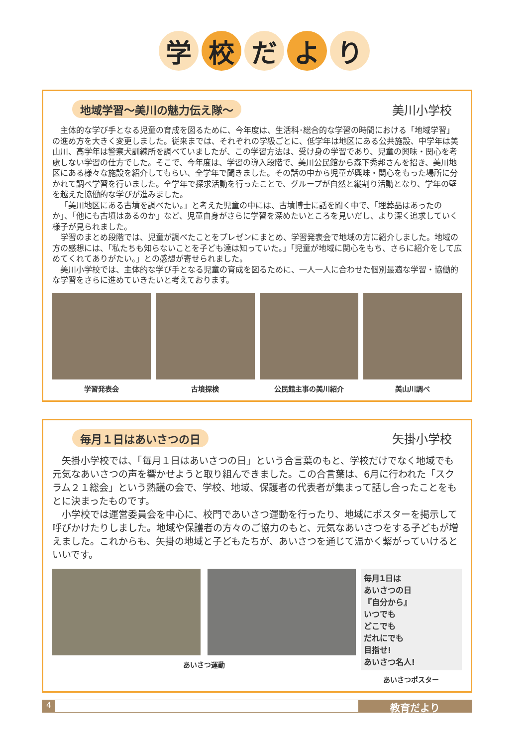学校 だ よ り
地域学習～美川の魅力伝え隊～ 美川小学校
主体的な学び手となる児童の育成を図るために、今年度は、生活科･総合的な学習の時間における「地域学習」の進め方を大きく変更しました。従来までは、それぞれの学級ごとに、低学年は地区にある公共施設、中学年は美山川、高学年は警察犬訓練所を調べていましたが、この学習方法は、受け身の学習であり、児童の興味・関心を考慮しない学習の仕方でした。そこで、今年度は、学習の導入段階で、美川公民館から森下秀邦さんを招き、美川地区にある様々な施設を紹介してもらい、全学年で聞きました。その話の中から児童が興味・関心をもった場所に分かれて調べ学習を行いました。全学年で探求活動を行ったことで、グループが自然と縦割り活動となり、学年の壁を越えた協働的な学びが進みました。
「美川地区にある古墳を調べたい。」と考えた児童の中には、古墳博士に話を聞く中で、「埋葬品はあったのか」、「他にも古墳はあるのか」など、児童自身がさらに学習を深めたいところを見いだし、より深く追求していく様子が見られました。
学習のまとめ段階では、児童が調べたことをプレゼンにまとめ、学習発表会で地域の方に紹介しました。地域の方の感想には、「私たちも知らないことを子ども達は知っていた。」「児童が地域に関心をもち、さらに紹介をして広めてくれてありがたい。」との感想が寄せられました。
美川小学校では、主体的な学び手となる児童の育成を図るために、一人一人に合わせた個別最適な学習・協働的な学習をさらに進めていきたいと考えております。
学習発表会 古墳探検 公民館主事の美川紹介 美山川調べ
毎月１日はあいさつの日 矢掛小学校
矢掛小学校では、「毎月１日はあいさつの日」という合言葉のもと、学校だけでなく地域でも元気なあいさつの声を響かせようと取り組んできました。この合言葉は、6月に行われた「スクラム２１総会」という熟議の会で、学校、地域、保護者の代表者が集まって話し合ったことをもとに決まったものです。
小学校では運営委員会を中心に、校門であいさつ運動を行ったり、地域にポスターを掲示して呼びかけたりしました。地域や保護者の方々のご協力のもと、元気なあいさつをする子どもが増えました。これからも、矢掛の地域と子どもたちが、あいさつを通じて温かく繋がっていけるといいです。
あいさつ運動
毎月1日は
あいさつの日
『自分から』
いつでも
どこでも
だれにでも
目指せ!
あいさつ名人!
あいさつポスター
4 教育だより